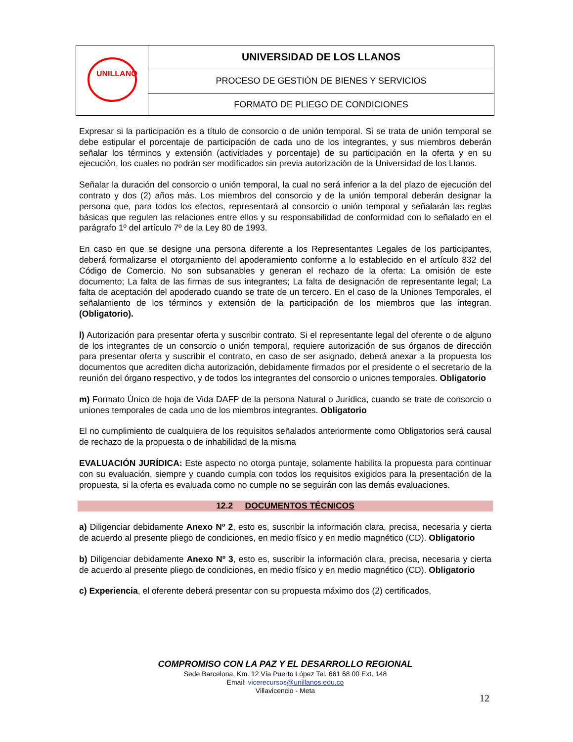| UNILLANOS | UNIVERSIDAD DE LOS LLANOS |
| | PROCESO DE GESTIÓN DE BIENES Y SERVICIOS |
| | FORMATO DE PLIEGO DE CONDICIONES |
Expresar si la participación es a título de consorcio o de unión temporal. Si se trata de unión temporal se debe estipular el porcentaje de participación de cada uno de los integrantes, y sus miembros deberán señalar los términos y extensión (actividades y porcentaje) de su participación en la oferta y en su ejecución, los cuales no podrán ser modificados sin previa autorización de la Universidad de los Llanos.
Señalar la duración del consorcio o unión temporal, la cual no será inferior a la del plazo de ejecución del contrato y dos (2) años más. Los miembros del consorcio y de la unión temporal deberán designar la persona que, para todos los efectos, representará al consorcio o unión temporal y señalarán las reglas básicas que regulen las relaciones entre ellos y su responsabilidad de conformidad con lo señalado en el parágrafo 1º del artículo 7º de la Ley 80 de 1993.
En caso en que se designe una persona diferente a los Representantes Legales de los participantes, deberá formalizarse el otorgamiento del apoderamiento conforme a lo establecido en el artículo 832 del Código de Comercio. No son subsanables y generan el rechazo de la oferta: La omisión de este documento; La falta de las firmas de sus integrantes; La falta de designación de representante legal; La falta de aceptación del apoderado cuando se trate de un tercero. En el caso de la Uniones Temporales, el señalamiento de los términos y extensión de la participación de los miembros que las integran. (Obligatorio).
l) Autorización para presentar oferta y suscribir contrato. Si el representante legal del oferente o de alguno de los integrantes de un consorcio o unión temporal, requiere autorización de sus órganos de dirección para presentar oferta y suscribir el contrato, en caso de ser asignado, deberá anexar a la propuesta los documentos que acrediten dicha autorización, debidamente firmados por el presidente o el secretario de la reunión del órgano respectivo, y de todos los integrantes del consorcio o uniones temporales. Obligatorio
m) Formato Único de hoja de Vida DAFP de la persona Natural o Jurídica, cuando se trate de consorcio o uniones temporales de cada uno de los miembros integrantes. Obligatorio
El no cumplimiento de cualquiera de los requisitos señalados anteriormente como Obligatorios será causal de rechazo de la propuesta o de inhabilidad de la misma
EVALUACIÓN JURÍDICA: Este aspecto no otorga puntaje, solamente habilita la propuesta para continuar con su evaluación, siempre y cuando cumpla con todos los requisitos exigidos para la presentación de la propuesta, si la oferta es evaluada como no cumple no se seguirán con las demás evaluaciones.
12.2 DOCUMENTOS TÉCNICOS
a) Diligenciar debidamente Anexo Nº 2, esto es, suscribir la información clara, precisa, necesaria y cierta de acuerdo al presente pliego de condiciones, en medio físico y en medio magnético (CD). Obligatorio
b) Diligenciar debidamente Anexo Nº 3, esto es, suscribir la información clara, precisa, necesaria y cierta de acuerdo al presente pliego de condiciones, en medio físico y en medio magnético (CD). Obligatorio
c) Experiencia, el oferente deberá presentar con su propuesta máximo dos (2) certificados,
COMPROMISO CON LA PAZ Y EL DESARROLLO REGIONAL
Sede Barcelona, Km. 12 Vía Puerto López Tel. 661 68 00 Ext. 148
Email: vicerecursos@unillanos.edu.co
Villavicencio - Meta
12